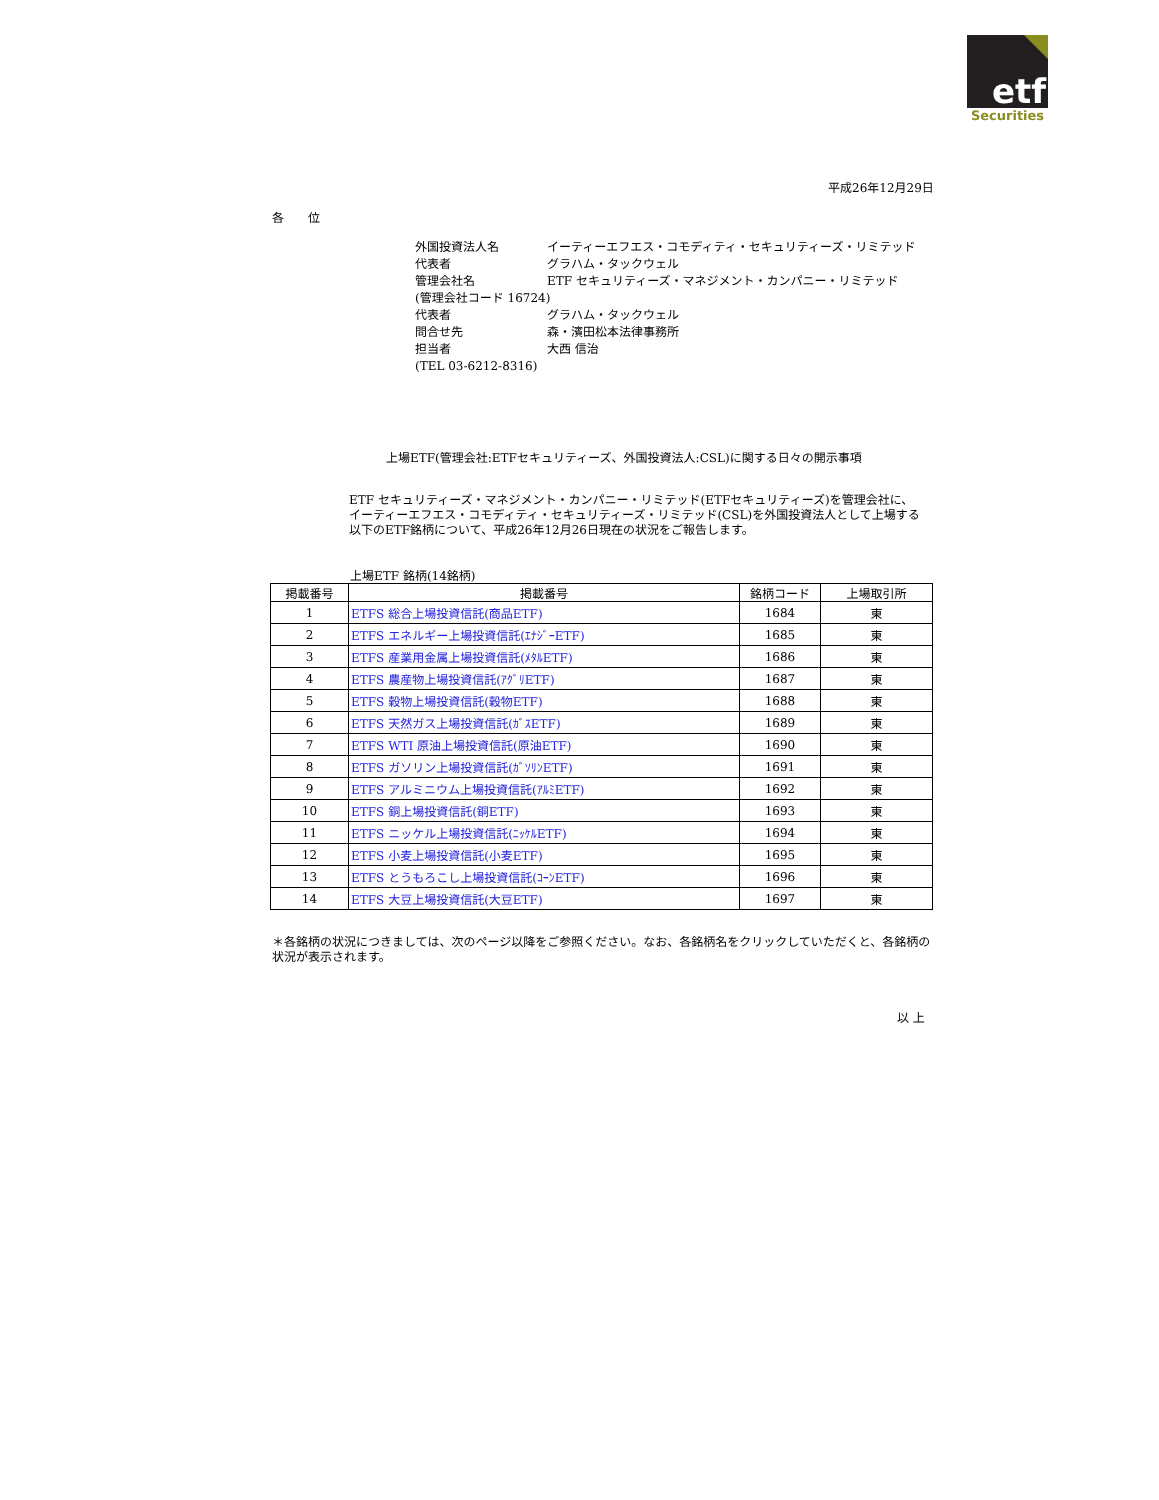etf
Securities
平成26年12月29日
各　　位
| 外国投資法人名 | イーティーエフエス・コモディティ・セキュリティーズ・リミテッド |
| 代表者 | グラハム・タックウェル |
| 管理会社名 | ETF セキュリティーズ・マネジメント・カンパニー・リミテッド |
| (管理会社コード 16724) | |
| 代表者 | グラハム・タックウェル |
| 問合せ先 | 森・濱田松本法律事務所 |
| 担当者 | 大西 信治 |
| (TEL 03-6212-8316) | |
上場ETF(管理会社:ETFセキュリティーズ、外国投資法人:CSL)に関する日々の開示事項
ETF セキュリティーズ・マネジメント・カンパニー・リミテッド(ETFセキュリティーズ)を管理会社に、
イーティーエフエス・コモディティ・セキュリティーズ・リミテッド(CSL)を外国投資法人として上場する
以下のETF銘柄について、平成26年12月26日現在の状況をご報告します。
上場ETF 銘柄(14銘柄)
| 掲載番号 | 掲載番号 | 銘柄コード | 上場取引所 |
| --- | --- | --- | --- |
| 1 | ETFS 総合上場投資信託(商品ETF) | 1684 | 東 |
| 2 | ETFS エネルギー上場投資信託(ｴﾅｼﾞｰETF) | 1685 | 東 |
| 3 | ETFS 産業用金属上場投資信託(ﾒﾀﾙETF) | 1686 | 東 |
| 4 | ETFS 農産物上場投資信託(ｱｸﾞﾘETF) | 1687 | 東 |
| 5 | ETFS 穀物上場投資信託(穀物ETF) | 1688 | 東 |
| 6 | ETFS 天然ガス上場投資信託(ｶﾞｽETF) | 1689 | 東 |
| 7 | ETFS WTI 原油上場投資信託(原油ETF) | 1690 | 東 |
| 8 | ETFS ガソリン上場投資信託(ｶﾞｿﾘﾝETF) | 1691 | 東 |
| 9 | ETFS アルミニウム上場投資信託(ｱﾙﾐETF) | 1692 | 東 |
| 10 | ETFS 銅上場投資信託(銅ETF) | 1693 | 東 |
| 11 | ETFS ニッケル上場投資信託(ﾆｯｹﾙETF) | 1694 | 東 |
| 12 | ETFS 小麦上場投資信託(小麦ETF) | 1695 | 東 |
| 13 | ETFS とうもろこし上場投資信託(ｺｰﾝETF) | 1696 | 東 |
| 14 | ETFS 大豆上場投資信託(大豆ETF) | 1697 | 東 |
＊各銘柄の状況につきましては、次のページ以降をご参照ください。なお、各銘柄名をクリックしていただくと、各銘柄の状況が表示されます。
以 上